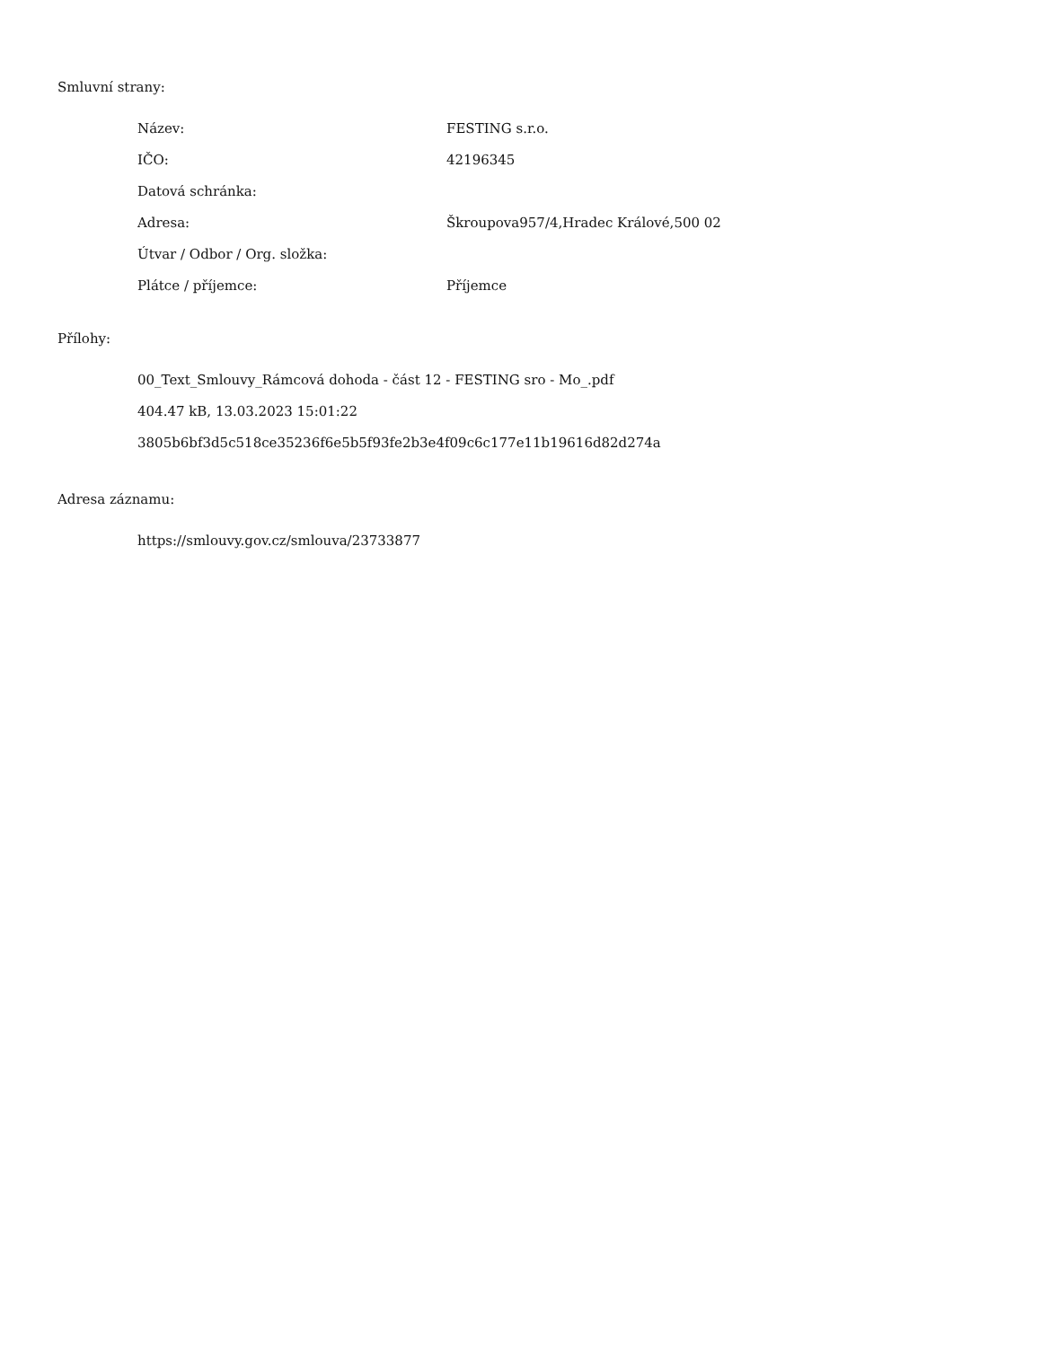Smluvní strany:
| Název: | FESTING s.r.o. |
| IČO: | 42196345 |
| Datová schránka: | |
| Adresa: | Škroupova957/4,Hradec Králové,500 02 |
| Útvar / Odbor / Org. složka: | |
| Plátce / příjemce: | Příjemce |
Přílohy:
00_Text_Smlouvy_Rámcová dohoda - část 12 - FESTING sro - Mo_.pdf
404.47 kB, 13.03.2023 15:01:22
3805b6bf3d5c518ce35236f6e5b5f93fe2b3e4f09c6c177e11b19616d82d274a
Adresa záznamu:
https://smlouvy.gov.cz/smlouva/23733877